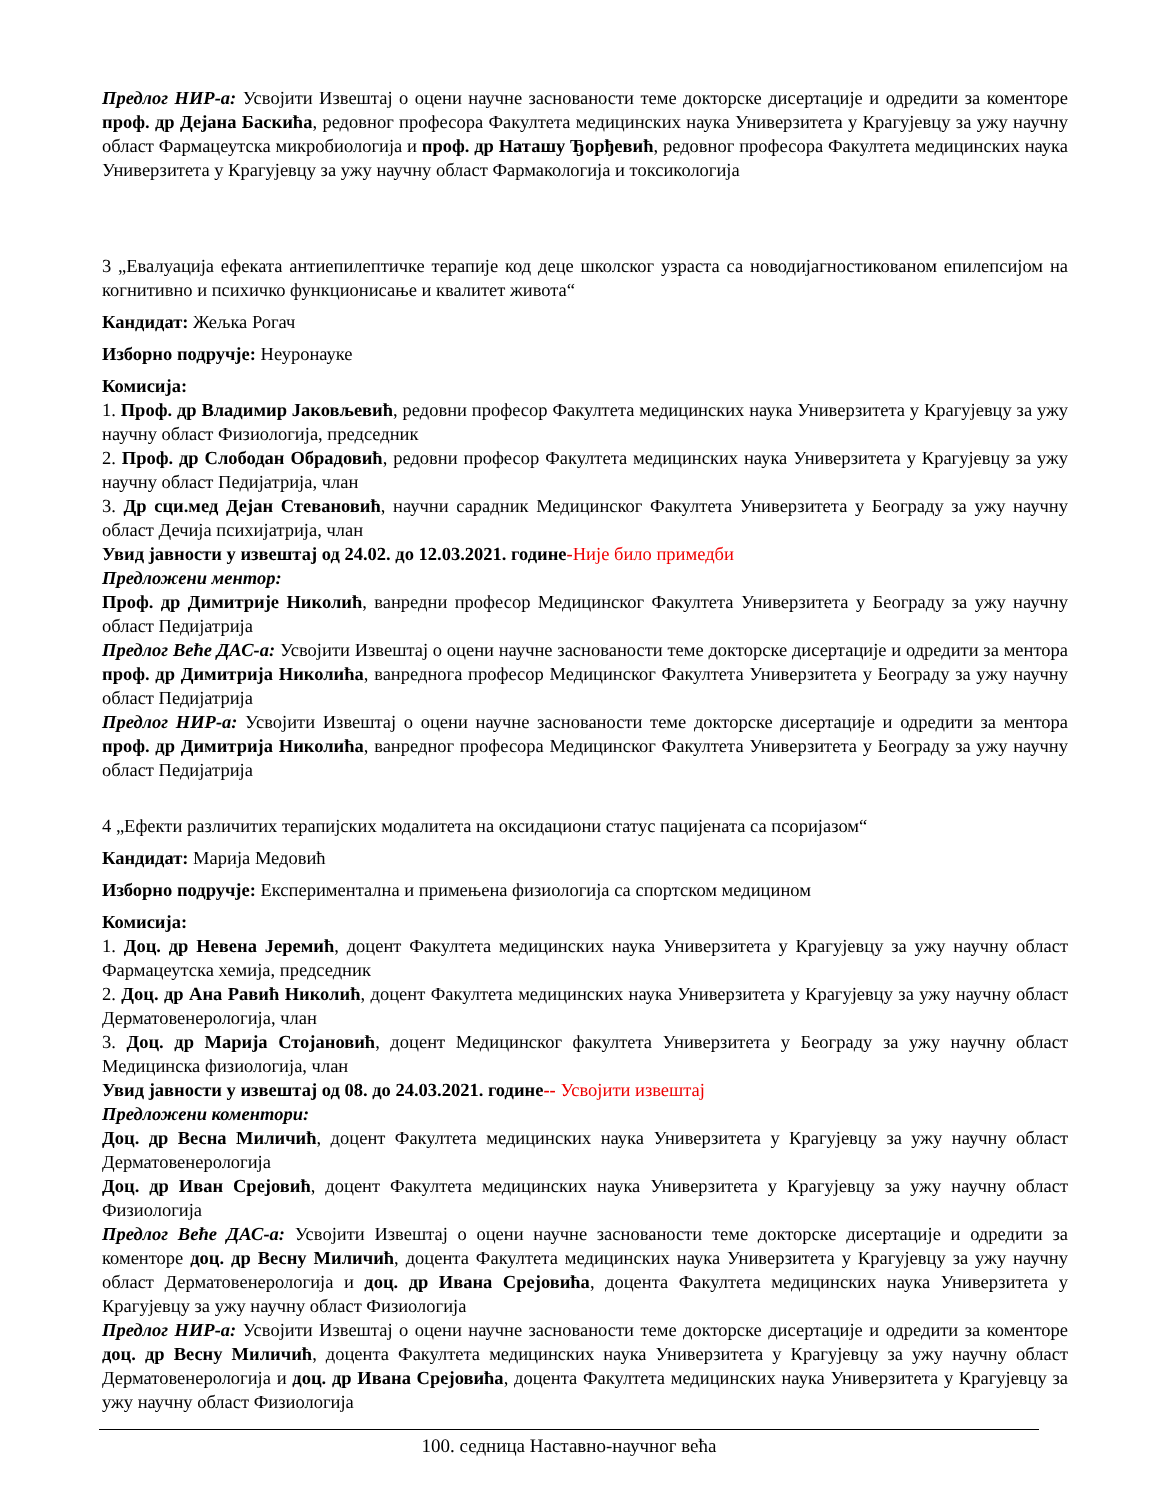Предлог НИР-а: Усвојити Извештај о оцени научне заснованости теме докторске дисертације и одредити за коменторе проф. др Дејана Баскића, редовног професора Факултета медицинских наука Универзитета у Крагујевцу за ужу научну област Фармацеутска микробиологија и проф. др Наташу Ђорђевић, редовног професора Факултета медицинских наука Универзитета у Крагујевцу за ужу научну област Фармакологија и токсикологија
3 „Евалуација ефеката антиепилептичке терапије код деце школског узраста са новодијагностикованом епилепсијом на когнитивно и психичко функционисање и квалитет живота“
Кандидат: Жељка Рогач
Изборно подручје: Неуронауке
Комисија:
1. Проф. др Владимир Јаковљевић, редовни професор Факултета медицинских наука Универзитета у Крагујевцу за ужу научну област Физиологија, председник
2. Проф. др Слободан Обрадовић, редовни професор Факултета медицинских наука Универзитета у Крагујевцу за ужу научну област Педијатрија, члан
3. Др сци.мед Дејан Стевановић, научни сарадник Медицинског Факултета Универзитета у Београду за ужу научну област Дечија психијатрија, члан
Увид јавности у извештај од 24.02. до 12.03.2021. године-Није било примедби
Предложени ментор:
Проф. др Димитрије Николић, ванредни професор Медицинског Факултета Универзитета у Београду за ужу научну област Педијатрија
Предлог Веће ДАС-а: Усвојити Извештај о оцени научне заснованости теме докторске дисертације и одредити за ментора проф. др Димитрија Николића, ванреднога професор Медицинског Факултета Универзитета у Београду за ужу научну област Педијатрија
Предлог НИР-а: Усвојити Извештај о оцени научне заснованости теме докторске дисертације и одредити за ментора проф. др Димитрија Николића, ванредног професора Медицинског Факултета Универзитета у Београду за ужу научну област Педијатрија
4 „Ефекти различитих терапијских модалитета на оксидациони статус пацијената са псоријазом“
Кандидат: Марија Медовић
Изборно подручје: Експериментална и примењена физиологија са спортском медицином
Комисија:
1. Доц. др Невена Јеремић, доцент Факултета медицинских наука Универзитета у Крагујевцу за ужу научну област Фармацеутска хемија, председник
2. Доц. др Ана Равић Николић, доцент Факултета медицинских наука Универзитета у Крагујевцу за ужу научну област Дерматовенерологија, члан
3. Доц. др Марија Стојановић, доцент Медицинског факултета Универзитета у Београду за ужу научну област Медицинска физиологија, члан
Увид јавности у извештај од 08. до 24.03.2021. године-- Усвојити извештај
Предложени коментори:
Доц. др Весна Миличић, доцент Факултета медицинских наука Универзитета у Крагујевцу за ужу научну област Дерматовенерологија
Доц. др Иван Срејовић, доцент Факултета медицинских наука Универзитета у Крагујевцу за ужу научну област Физиологија
Предлог Веће ДАС-а: Усвојити Извештај о оцени научне заснованости теме докторске дисертације и одредити за коменторе доц. др Весну Миличић, доцента Факултета медицинских наука Универзитета у Крагујевцу за ужу научну област Дерматовенерологија и доц. др Ивана Срејовића, доцента Факултета медицинских наука Универзитета у Крагујевцу за ужу научну област Физиологија
Предлог НИР-а: Усвојити Извештај о оцени научне заснованости теме докторске дисертације и одредити за коменторе доц. др Весну Миличић, доцента Факултета медицинских наука Универзитета у Крагујевцу за ужу научну област Дерматовенерологија и доц. др Ивана Срејовића, доцента Факултета медицинских наука Универзитета у Крагујевцу за ужу научну област Физиологија
100. седница Наставно-научног већа